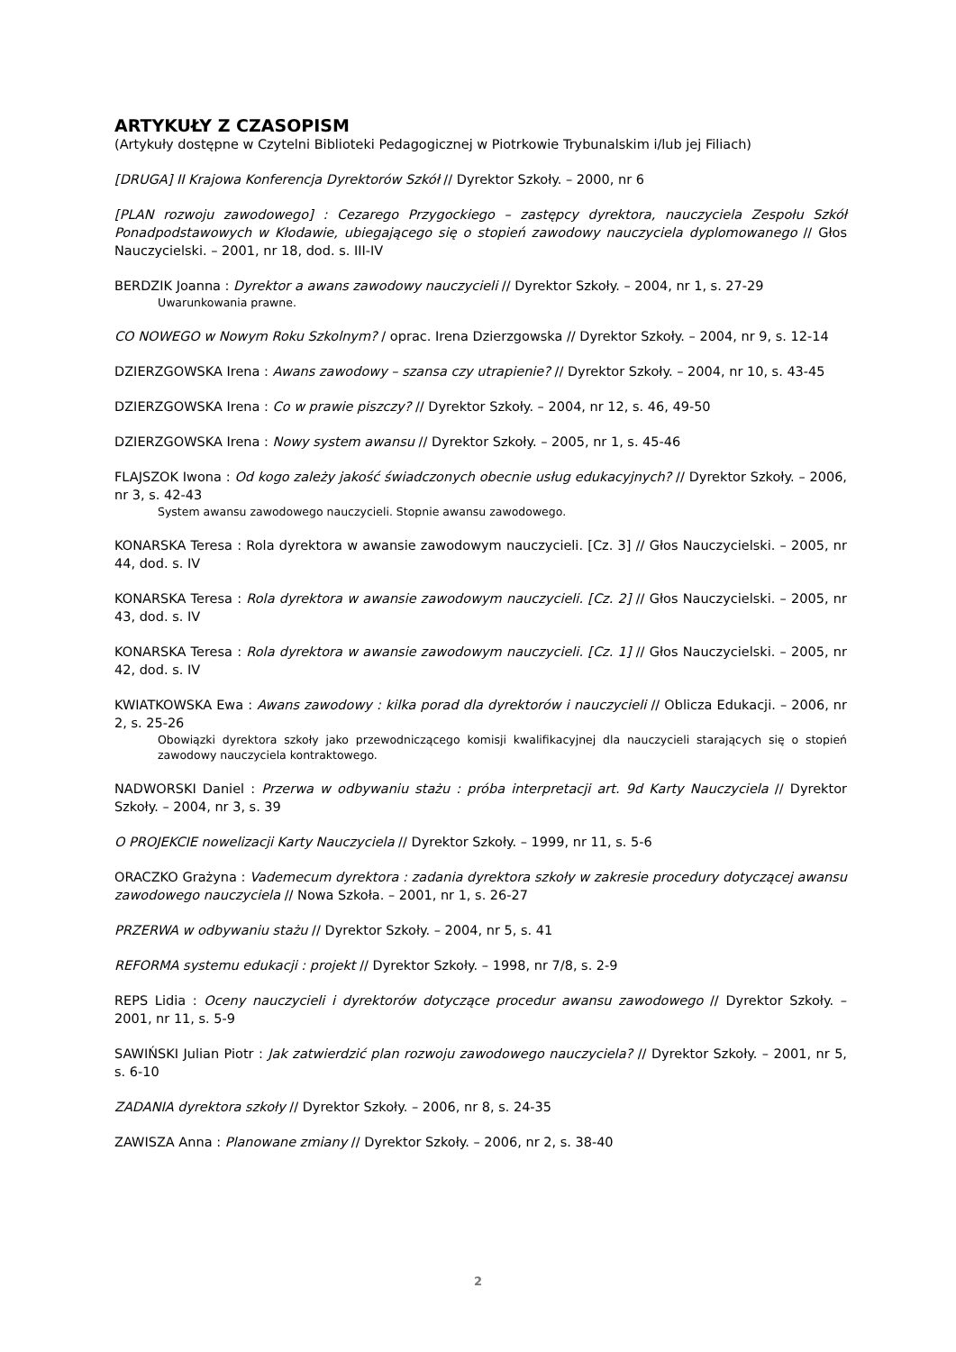ARTYKUŁY Z CZASOPISM
(Artykuły dostępne w Czytelni Biblioteki Pedagogicznej w Piotrkowie Trybunalskim i/lub jej Filiach)
[DRUGA] II Krajowa Konferencja Dyrektorów Szkół // Dyrektor Szkoły. – 2000, nr 6
[PLAN rozwoju zawodowego] : Cezarego Przygockiego – zastępcy dyrektora, nauczyciela Zespołu Szkół Ponadpodstawowych w Kłodawie, ubiegającego się o stopień zawodowy nauczyciela dyplomowanego // Głos Nauczycielski. – 2001, nr 18, dod. s. III-IV
BERDZIK Joanna : Dyrektor a awans zawodowy nauczycieli // Dyrektor Szkoły. – 2004, nr 1, s. 27-29
Uwarunkowania prawne.
CO NOWEGO w Nowym Roku Szkolnym? / oprac. Irena Dzierzgowska // Dyrektor Szkoły. – 2004, nr 9, s. 12-14
DZIERZGOWSKA Irena : Awans zawodowy – szansa czy utrapienie? // Dyrektor Szkoły. – 2004, nr 10, s. 43-45
DZIERZGOWSKA Irena : Co w prawie piszczy? // Dyrektor Szkoły. – 2004, nr 12, s. 46, 49-50
DZIERZGOWSKA Irena : Nowy system awansu // Dyrektor Szkoły. – 2005, nr 1, s. 45-46
FLAJSZOK Iwona : Od kogo zależy jakość świadczonych obecnie usług edukacyjnych? // Dyrektor Szkoły. – 2006, nr 3, s. 42-43
System awansu zawodowego nauczycieli. Stopnie awansu zawodowego.
KONARSKA Teresa : Rola dyrektora w awansie zawodowym nauczycieli. [Cz. 3] // Głos Nauczycielski. – 2005, nr 44, dod. s. IV
KONARSKA Teresa : Rola dyrektora w awansie zawodowym nauczycieli. [Cz. 2] // Głos Nauczycielski. – 2005, nr 43, dod. s. IV
KONARSKA Teresa : Rola dyrektora w awansie zawodowym nauczycieli. [Cz. 1] // Głos Nauczycielski. – 2005, nr 42, dod. s. IV
KWIATKOWSKA Ewa : Awans zawodowy : kilka porad dla dyrektorów i nauczycieli // Oblicza Edukacji. – 2006, nr 2, s. 25-26
Obowiązki dyrektora szkoły jako przewodniczącego komisji kwalifikacyjnej dla nauczycieli starających się o stopień zawodowy nauczyciela kontraktowego.
NADWORSKI Daniel : Przerwa w odbywaniu stażu : próba interpretacji art. 9d Karty Nauczyciela // Dyrektor Szkoły. – 2004, nr 3, s. 39
O PROJEKCIE nowelizacji Karty Nauczyciela // Dyrektor Szkoły. – 1999, nr 11, s. 5-6
ORACZKO Grażyna : Vademecum dyrektora : zadania dyrektora szkoły w zakresie procedury dotyczącej awansu zawodowego nauczyciela // Nowa Szkoła. – 2001, nr 1, s. 26-27
PRZERWA w odbywaniu stażu // Dyrektor Szkoły. – 2004, nr 5, s. 41
REFORMA systemu edukacji : projekt // Dyrektor Szkoły. – 1998, nr 7/8, s. 2-9
REPS Lidia : Oceny nauczycieli i dyrektorów dotyczące procedur awansu zawodowego // Dyrektor Szkoły. – 2001, nr 11, s. 5-9
SAWIŃSKI Julian Piotr : Jak zatwierdzić plan rozwoju zawodowego nauczyciela? // Dyrektor Szkoły. – 2001, nr 5, s. 6-10
ZADANIA dyrektora szkoły // Dyrektor Szkoły. – 2006, nr 8, s. 24-35
ZAWISZA Anna : Planowane zmiany // Dyrektor Szkoły. – 2006, nr 2, s. 38-40
2